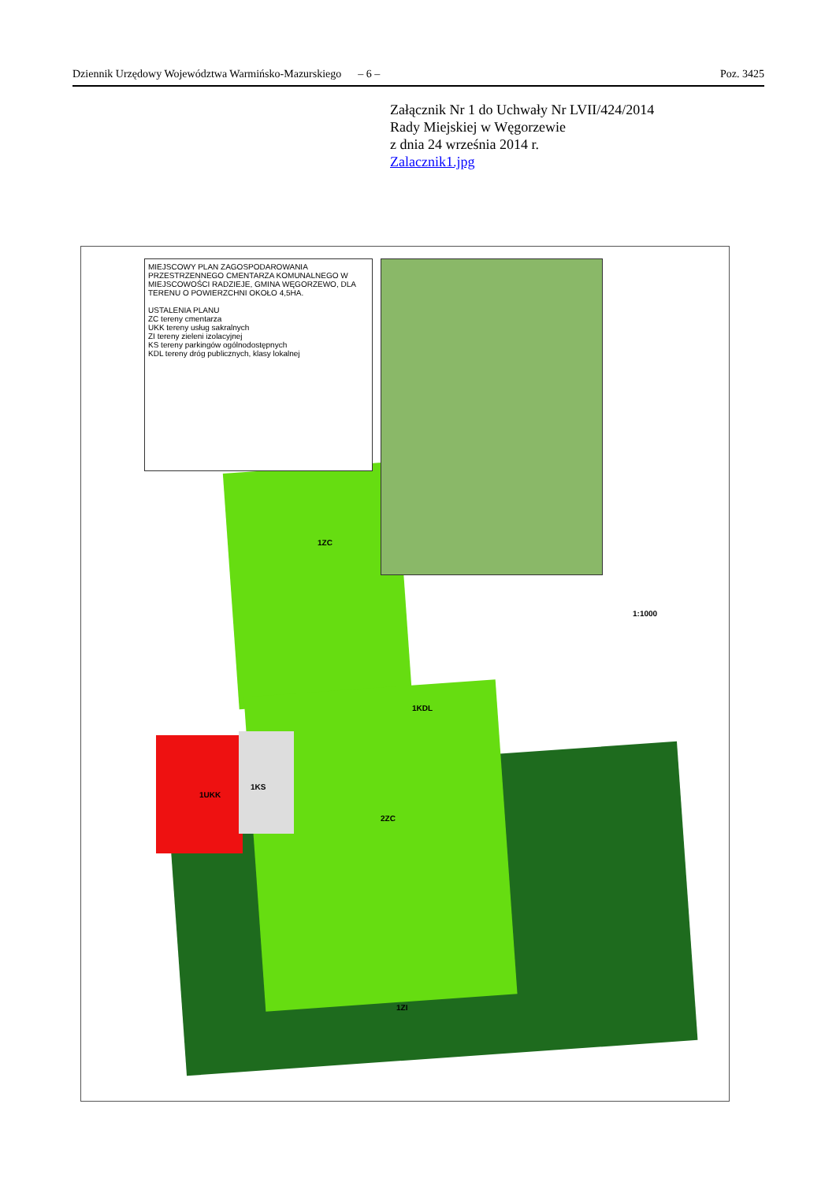Dziennik Urzędowy Województwa Warmińsko-Mazurskiego – 6 – Poz. 3425
Załącznik Nr 1 do Uchwały Nr LVII/424/2014
Rady Miejskiej w Węgorzewie
z dnia 24 września 2014 r.
Zalacznik1.jpg
MIEJSCOWY PLAN ZAGOSPODAROWANIA PRZESTRZENNEGO CMENTARZA KOMUNALNEGO W MIEJSCOWOŚCI RADZIEJE, GMINA WĘGORZEWO, DLA TERENU O POWIERZCHNI OKOŁO 4,5HA.
USTALENIA PLANU
ZC tereny cmentarza
UKK tereny usług sakralnych
ZI tereny zieleni izolacyjnej
KS tereny parkingów ogólnodostępnych
KDL tereny dróg publicznych, klasy lokalnej
1ZC
1UKK
1KS
2ZC
1ZI
1KDL
1:1000